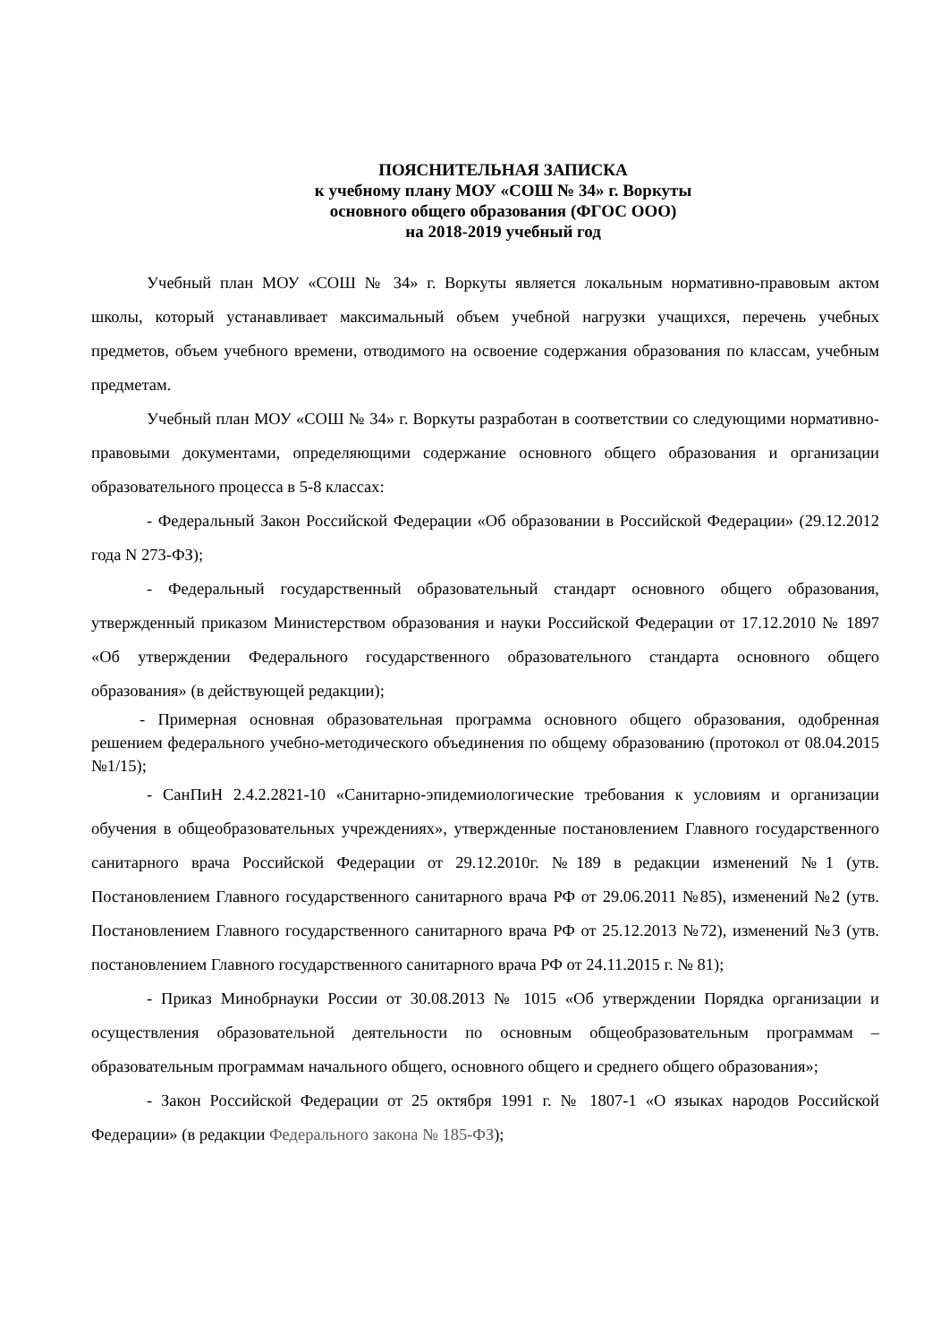ПОЯСНИТЕЛЬНАЯ ЗАПИСКА
к учебному плану МОУ «СОШ № 34» г. Воркуты
основного общего образования (ФГОС ООО)
на 2018-2019 учебный год
Учебный план МОУ «СОШ № 34» г. Воркуты является локальным нормативно-правовым актом школы, который устанавливает максимальный объем учебной нагрузки учащихся, перечень учебных предметов, объем учебного времени, отводимого на освоение содержания образования по классам, учебным предметам.
Учебный план МОУ «СОШ № 34» г. Воркуты разработан в соответствии со следующими нормативно-правовыми документами, определяющими содержание основного общего образования и организации образовательного процесса в 5-8 классах:
- Федеральный Закон Российской Федерации «Об образовании в Российской Федерации» (29.12.2012 года N 273-ФЗ);
- Федеральный государственный образовательный стандарт основного общего образования, утвержденный приказом Министерством образования и науки Российской Федерации от 17.12.2010 № 1897 «Об утверждении Федерального государственного образовательного стандарта основного общего образования» (в действующей редакции);
- Примерная основная образовательная программа основного общего образования, одобренная решением федерального учебно-методического объединения по общему образованию (протокол от 08.04.2015 №1/15);
- СанПиН 2.4.2.2821-10 «Санитарно-эпидемиологические требования к условиям и организации обучения в общеобразовательных учреждениях», утвержденные постановлением Главного государственного санитарного врача Российской Федерации от 29.12.2010г. №189 в редакции изменений №1 (утв. Постановлением Главного государственного санитарного врача РФ от 29.06.2011 №85), изменений №2 (утв. Постановлением Главного государственного санитарного врача РФ от 25.12.2013 №72), изменений №3 (утв. постановлением Главного государственного санитарного врача РФ от 24.11.2015 г. № 81);
- Приказ Минобрнауки России от 30.08.2013 № 1015 «Об утверждении Порядка организации и осуществления образовательной деятельности по основным общеобразовательным программам – образовательным программам начального общего, основного общего и среднего общего образования»;
- Закон Российской Федерации от 25 октября 1991 г. № 1807-1 «О языках народов Российской Федерации» (в редакции Федерального закона № 185-ФЗ);